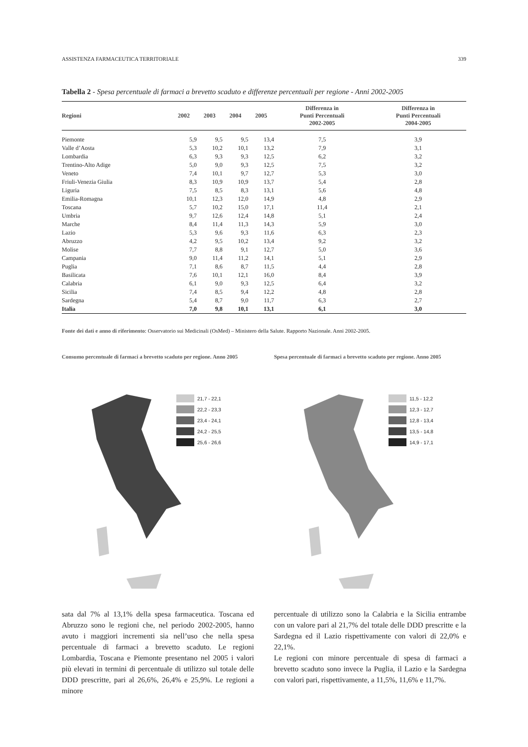ASSISTENZA FARMACEUTICA TERRITORIALE 339
Tabella 2 - Spesa percentuale di farmaci a brevetto scaduto e differenze percentuali per regione - Anni 2002-2005
| Regioni | 2002 | 2003 | 2004 | 2005 | Differenza in Punti Percentuali 2002-2005 | Differenza in Punti Percentuali 2004-2005 |
| --- | --- | --- | --- | --- | --- | --- |
| Piemonte | 5,9 | 9,5 | 9,5 | 13,4 | 7,5 | 3,9 |
| Valle d’Aosta | 5,3 | 10,2 | 10,1 | 13,2 | 7,9 | 3,1 |
| Lombardia | 6,3 | 9,3 | 9,3 | 12,5 | 6,2 | 3,2 |
| Trentino-Alto Adige | 5,0 | 9,0 | 9,3 | 12,5 | 7,5 | 3,2 |
| Veneto | 7,4 | 10,1 | 9,7 | 12,7 | 5,3 | 3,0 |
| Friuli-Venezia Giulia | 8,3 | 10,9 | 10,9 | 13,7 | 5,4 | 2,8 |
| Liguria | 7,5 | 8,5 | 8,3 | 13,1 | 5,6 | 4,8 |
| Emilia-Romagna | 10,1 | 12,3 | 12,0 | 14,9 | 4,8 | 2,9 |
| Toscana | 5,7 | 10,2 | 15,0 | 17,1 | 11,4 | 2,1 |
| Umbria | 9,7 | 12,6 | 12,4 | 14,8 | 5,1 | 2,4 |
| Marche | 8,4 | 11,4 | 11,3 | 14,3 | 5,9 | 3,0 |
| Lazio | 5,3 | 9,6 | 9,3 | 11,6 | 6,3 | 2,3 |
| Abruzzo | 4,2 | 9,5 | 10,2 | 13,4 | 9,2 | 3,2 |
| Molise | 7,7 | 8,8 | 9,1 | 12,7 | 5,0 | 3,6 |
| Campania | 9,0 | 11,4 | 11,2 | 14,1 | 5,1 | 2,9 |
| Puglia | 7,1 | 8,6 | 8,7 | 11,5 | 4,4 | 2,8 |
| Basilicata | 7,6 | 10,1 | 12,1 | 16,0 | 8,4 | 3,9 |
| Calabria | 6,1 | 9,0 | 9,3 | 12,5 | 6,4 | 3,2 |
| Sicilia | 7,4 | 8,5 | 9,4 | 12,2 | 4,8 | 2,8 |
| Sardegna | 5,4 | 8,7 | 9,0 | 11,7 | 6,3 | 2,7 |
| Italia | 7,0 | 9,8 | 10,1 | 13,1 | 6,1 | 3,0 |
Fonte dei dati e anno di riferimento: Osservatorio sui Medicinali (OsMed) – Ministero della Salute. Rapporto Nazionale. Anni 2002-2005.
Consumo percentuale di farmaci a brevetto scaduto per regione. Anno 2005
21,7 - 22,1
22,2 - 23,3
23,4 - 24,1
24,2 - 25,5
25,6 - 26,6
sata dal 7% al 13,1% della spesa farmaceutica. Toscana ed Abruzzo sono le regioni che, nel periodo 2002-2005, hanno avuto i maggiori incrementi sia nell’uso che nella spesa percentuale di farmaci a brevetto scaduto. Le regioni Lombardia, Toscana e Piemonte presentano nel 2005 i valori più elevati in termini di percentuale di utilizzo sul totale delle DDD prescritte, pari al 26,6%, 26,4% e 25,9%. Le regioni a minore
Spesa percentuale di farmaci a brevetto scaduto per regione. Anno 2005
11,5 - 12,2
12,3 - 12,7
12,8 - 13,4
13,5 - 14,8
14,9 - 17,1
percentuale di utilizzo sono la Calabria e la Sicilia entrambe con un valore pari al 21,7% del totale delle DDD prescritte e la Sardegna ed il Lazio rispettivamente con valori di 22,0% e 22,1%.
Le regioni con minore percentuale di spesa di farmaci a brevetto scaduto sono invece la Puglia, il Lazio e la Sardegna con valori pari, rispettivamente, a 11,5%, 11,6% e 11,7%.